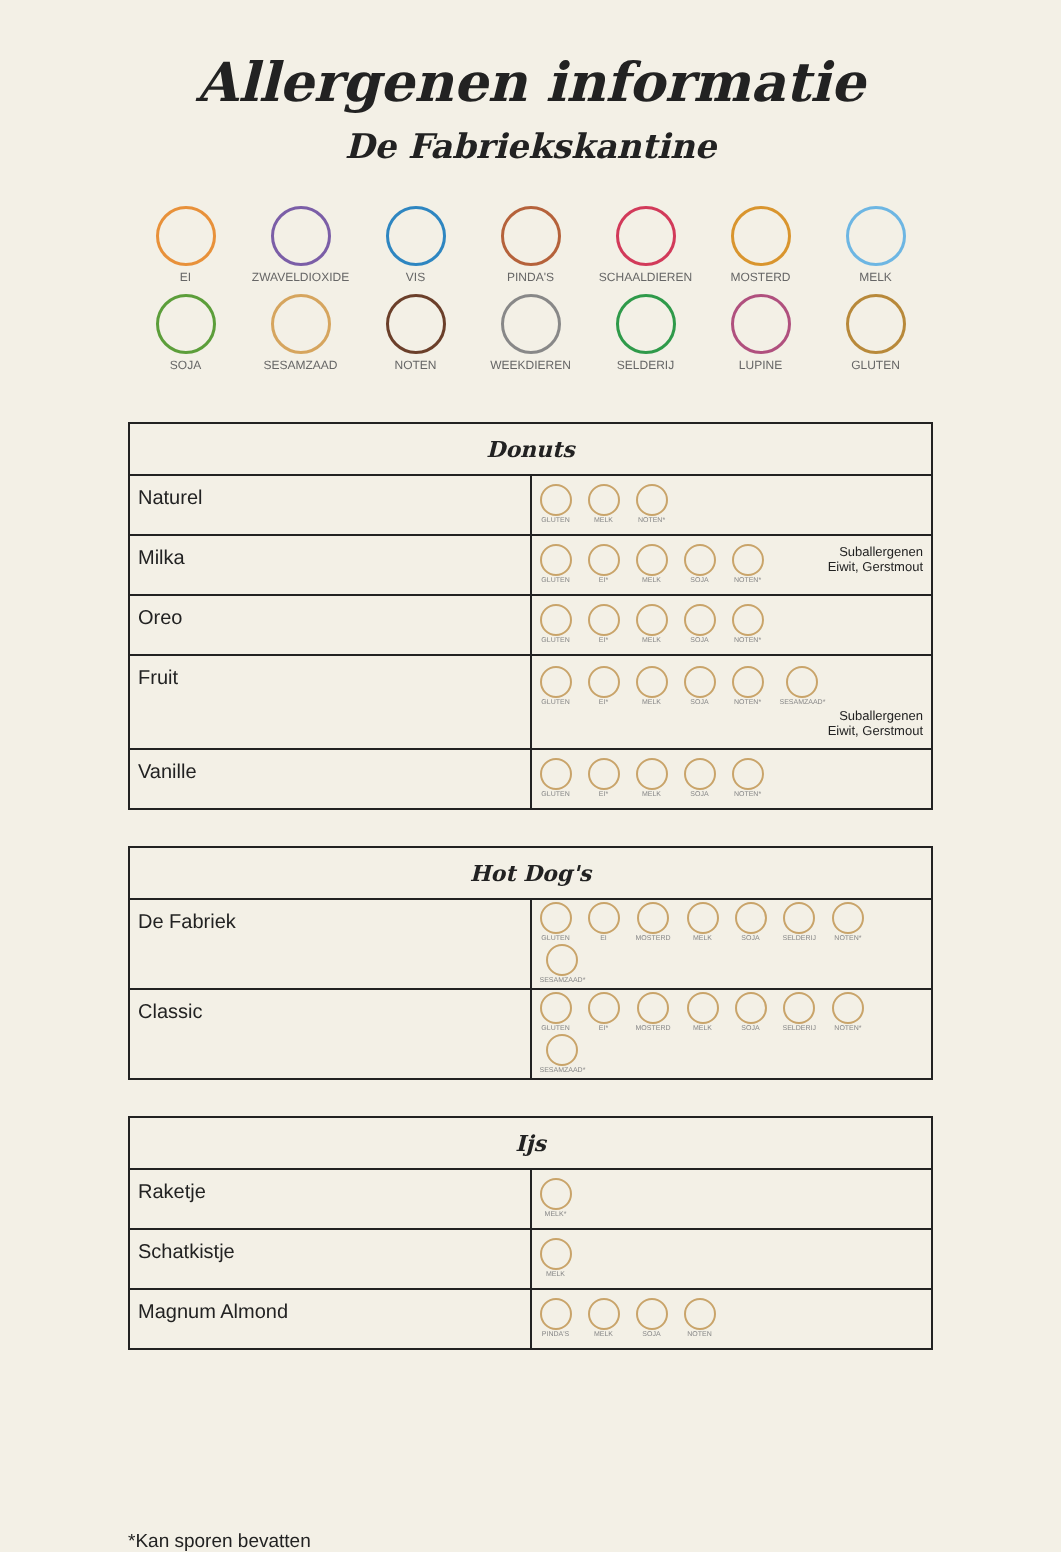Allergenen informatie
De Fabriekskantine
EI
ZWAVELDIOXIDE
VIS
PINDA'S
SCHAALDIEREN
MOSTERD
MELK
SOJA
SESAMZAAD
NOTEN
WEEKDIEREN
SELDERIJ
LUPINE
GLUTEN
| Donuts | |
| --- | --- |
| Naturel | GLUTEN MELK NOTEN* |
| Milka | Suballergenen Eiwit, Gerstmout GLUTEN EI* MELK SOJA NOTEN* |
| Oreo | GLUTEN EI* MELK SOJA NOTEN* |
| Fruit | GLUTEN EI* MELK SOJA NOTEN* SESAMZAAD* Suballergenen Eiwit, Gerstmout |
| Vanille | GLUTEN EI* MELK SOJA NOTEN* |
| Hot Dog's | |
| --- | --- |
| De Fabriek | GLUTEN EI MOSTERD MELK SOJA SELDERIJ NOTEN* SESAMZAAD* |
| Classic | GLUTEN EI* MOSTERD MELK SOJA SELDERIJ NOTEN* SESAMZAAD* |
| Ijs | |
| --- | --- |
| Raketje | MELK* |
| Schatkistje | MELK |
| Magnum Almond | PINDA'S MELK SOJA NOTEN |
*Kan sporen bevatten